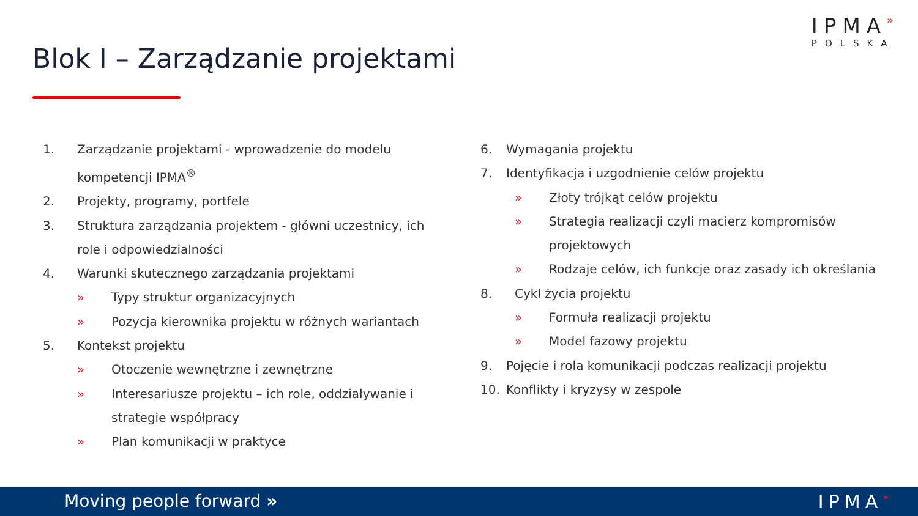IPMA»
POLSKA
Blok I – Zarządzanie projektami
1. Zarządzanie projektami - wprowadzenie do modelu
kompetencji IPMA<sup>®</sup>
2. Projekty, programy, portfele
3. Struktura zarządzania projektem - główni uczestnicy, ich
role i odpowiedzialności
4. Warunki skutecznego zarządzania projektami
» Typy struktur organizacyjnych
» Pozycja kierownika projektu w różnych wariantach
5. Kontekst projektu
» Otoczenie wewnętrzne i zewnętrzne
» Interesariusze projektu – ich role, oddziaływanie i
strategie współpracy
» Plan komunikacji w praktyce
6. Wymagania projektu
7. Identyfikacja i uzgodnienie celów projektu
» Złoty trójkąt celów projektu
» Strategia realizacji czyli macierz kompromisów
projektowych
» Rodzaje celów, ich funkcje oraz zasady ich określania
8. Cykl życia projektu
» Formuła realizacji projektu
» Model fazowy projektu
9. Pojęcie i rola komunikacji podczas realizacji projektu
10. Konflikty i kryzysy w zespole
Moving people forward » IPMA»